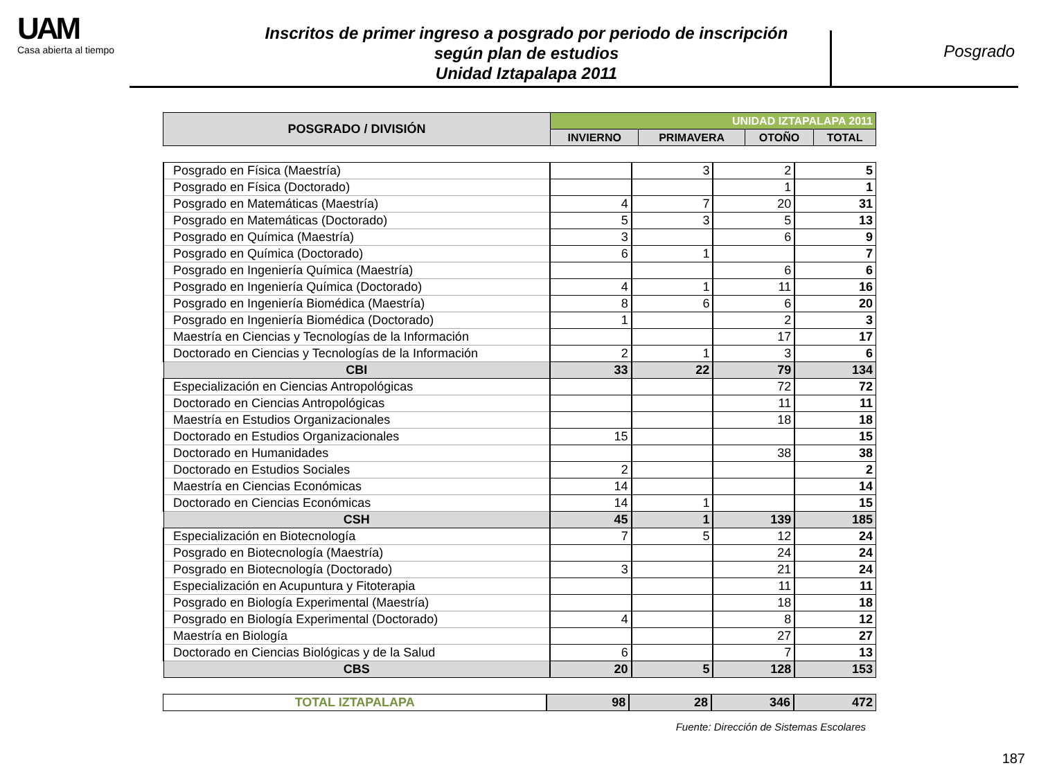UAM
Casa abierta al tiempo
Inscritos de primer ingreso a posgrado por periodo de inscripción
según plan de estudios
Unidad Iztapalapa 2011
Posgrado
| POSGRADO / DIVISIÓN | UNIDAD IZTAPALAPA 2011 | | | |
| --- | --- | --- | --- | --- |
| | INVIERNO | PRIMAVERA | OTOÑO | TOTAL |
| Posgrado en Física (Maestría) | | 3 | 2 | 5 |
| Posgrado en Física (Doctorado) | | | 1 | 1 |
| Posgrado en Matemáticas (Maestría) | 4 | 7 | 20 | 31 |
| Posgrado en Matemáticas (Doctorado) | 5 | 3 | 5 | 13 |
| Posgrado en Química (Maestría) | 3 | | 6 | 9 |
| Posgrado en Química (Doctorado) | 6 | 1 | | 7 |
| Posgrado en Ingeniería Química (Maestría) | | | 6 | 6 |
| Posgrado en Ingeniería Química (Doctorado) | 4 | 1 | 11 | 16 |
| Posgrado en Ingeniería Biomédica (Maestría) | 8 | 6 | 6 | 20 |
| Posgrado en Ingeniería Biomédica (Doctorado) | 1 | | 2 | 3 |
| Maestría en Ciencias y Tecnologías de la Información | | | 17 | 17 |
| Doctorado en Ciencias y Tecnologías de la Información | 2 | 1 | 3 | 6 |
| CBI | 33 | 22 | 79 | 134 |
| Especialización en Ciencias Antropológicas | | | 72 | 72 |
| Doctorado en Ciencias Antropológicas | | | 11 | 11 |
| Maestría en Estudios Organizacionales | | | 18 | 18 |
| Doctorado en Estudios Organizacionales | 15 | | | 15 |
| Doctorado en Humanidades | | | 38 | 38 |
| Doctorado en Estudios Sociales | 2 | | | 2 |
| Maestría en Ciencias Económicas | 14 | | | 14 |
| Doctorado en Ciencias Económicas | 14 | 1 | | 15 |
| CSH | 45 | 1 | 139 | 185 |
| Especialización en Biotecnología | 7 | 5 | 12 | 24 |
| Posgrado en Biotecnología (Maestría) | | | 24 | 24 |
| Posgrado en Biotecnología (Doctorado) | 3 | | 21 | 24 |
| Especialización en Acupuntura y Fitoterapia | | | 11 | 11 |
| Posgrado en Biología Experimental (Maestría) | | | 18 | 18 |
| Posgrado en Biología Experimental (Doctorado) | 4 | | 8 | 12 |
| Maestría en Biología | | | 27 | 27 |
| Doctorado en Ciencias Biológicas y de la Salud | 6 | | 7 | 13 |
| CBS | 20 | 5 | 128 | 153 |
| TOTAL IZTAPALAPA | 98 | 28 | 346 | 472 |
Fuente: Dirección de Sistemas Escolares
187